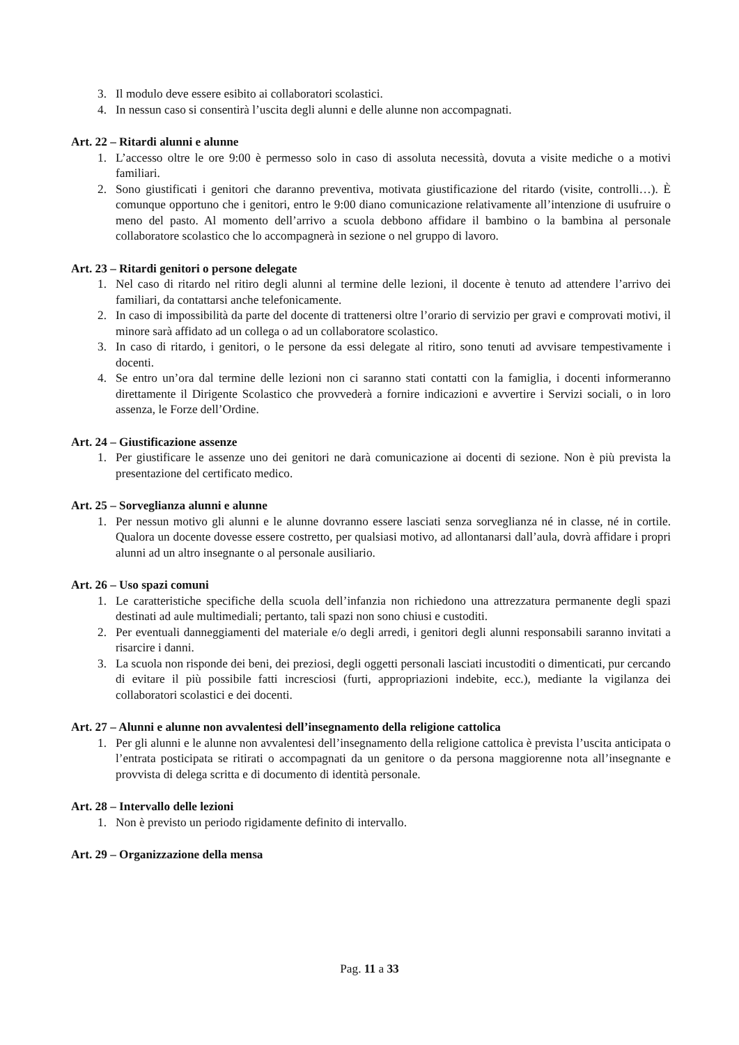3. Il modulo deve essere esibito ai collaboratori scolastici.
4. In nessun caso si consentirà l’uscita degli alunni e delle alunne non accompagnati.
Art. 22 – Ritardi alunni e alunne
1. L’accesso oltre le ore 9:00 è permesso solo in caso di assoluta necessità, dovuta a visite mediche o a motivi familiari.
2. Sono giustificati i genitori che daranno preventiva, motivata giustificazione del ritardo (visite, controlli…). È comunque opportuno che i genitori, entro le 9:00 diano comunicazione relativamente all’intenzione di usufruire o meno del pasto. Al momento dell’arrivo a scuola debbono affidare il bambino o la bambina al personale collaboratore scolastico che lo accompagnerà in sezione o nel gruppo di lavoro.
Art. 23 – Ritardi genitori o persone delegate
1. Nel caso di ritardo nel ritiro degli alunni al termine delle lezioni, il docente è tenuto ad attendere l’arrivo dei familiari, da contattarsi anche telefonicamente.
2. In caso di impossibilità da parte del docente di trattenersi oltre l’orario di servizio per gravi e comprovati motivi, il minore sarà affidato ad un collega o ad un collaboratore scolastico.
3. In caso di ritardo, i genitori, o le persone da essi delegate al ritiro, sono tenuti ad avvisare tempestivamente i docenti.
4. Se entro un’ora dal termine delle lezioni non ci saranno stati contatti con la famiglia, i docenti informeranno direttamente il Dirigente Scolastico che provvederà a fornire indicazioni e avvertire i Servizi sociali, o in loro assenza, le Forze dell’Ordine.
Art. 24 – Giustificazione assenze
1. Per giustificare le assenze uno dei genitori ne darà comunicazione ai docenti di sezione. Non è più prevista la presentazione del certificato medico.
Art. 25 – Sorveglianza alunni e alunne
1. Per nessun motivo gli alunni e le alunne dovranno essere lasciati senza sorveglianza né in classe, né in cortile. Qualora un docente dovesse essere costretto, per qualsiasi motivo, ad allontanarsi dall’aula, dovrà affidare i propri alunni ad un altro insegnante o al personale ausiliario.
Art. 26 – Uso spazi comuni
1. Le caratteristiche specifiche della scuola dell’infanzia non richiedono una attrezzatura permanente degli spazi destinati ad aule multimediali; pertanto, tali spazi non sono chiusi e custoditi.
2. Per eventuali danneggiamenti del materiale e/o degli arredi, i genitori degli alunni responsabili saranno invitati a risarcire i danni.
3. La scuola non risponde dei beni, dei preziosi, degli oggetti personali lasciati incustoditi o dimenticati, pur cercando di evitare il più possibile fatti incresciosi (furti, appropriazioni indebite, ecc.), mediante la vigilanza dei collaboratori scolastici e dei docenti.
Art. 27 – Alunni e alunne non avvalentesi dell’insegnamento della religione cattolica
1. Per gli alunni e le alunne non avvalentesi dell’insegnamento della religione cattolica è prevista l’uscita anticipata o l’entrata posticipata se ritirati o accompagnati da un genitore o da persona maggiorenne nota all’insegnante e provvista di delega scritta e di documento di identità personale.
Art. 28 – Intervallo delle lezioni
1. Non è previsto un periodo rigidamente definito di intervallo.
Art. 29 – Organizzazione della mensa
Pag. 11 a 33